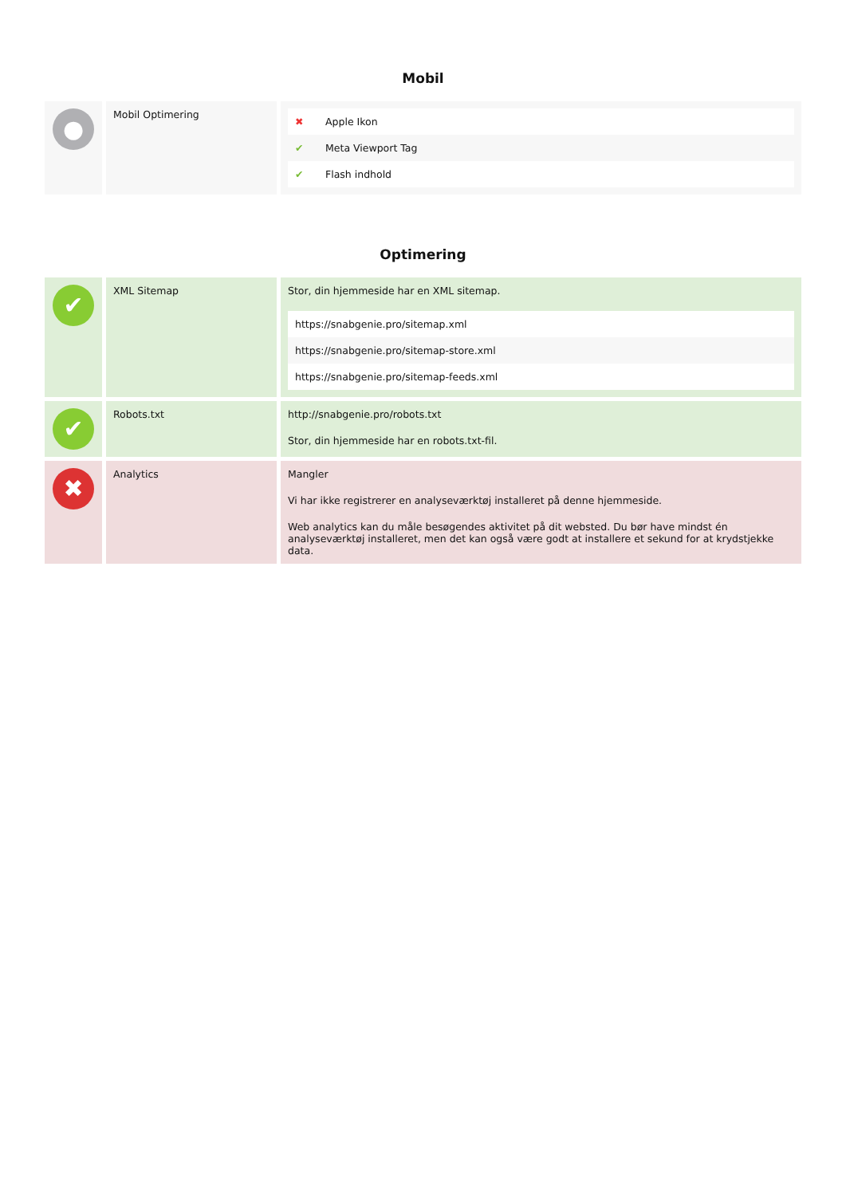Mobil
| ● | Mobil Optimering | / ✖ / Apple Ikon / / ✔ / Meta Viewport Tag / / ✔ / Flash indhold / |
Optimering
| ✔ | XML Sitemap | Stor, din hjemmeside har en XML sitemap. / https://snabgenie.pro/sitemap.xml / / https://snabgenie.pro/sitemap-store.xml / / https://snabgenie.pro/sitemap-feeds.xml / |
| ✔ | Robots.txt | http://snabgenie.pro/robots.txt Stor, din hjemmeside har en robots.txt-fil. |
| ✖ | Analytics | Mangler Vi har ikke registrerer en analyseværktøj installeret på denne hjemmeside. Web analytics kan du måle besøgendes aktivitet på dit websted. Du bør have mindst én analyseværktøj installeret, men det kan også være godt at installere et sekund for at krydstjekke data. |